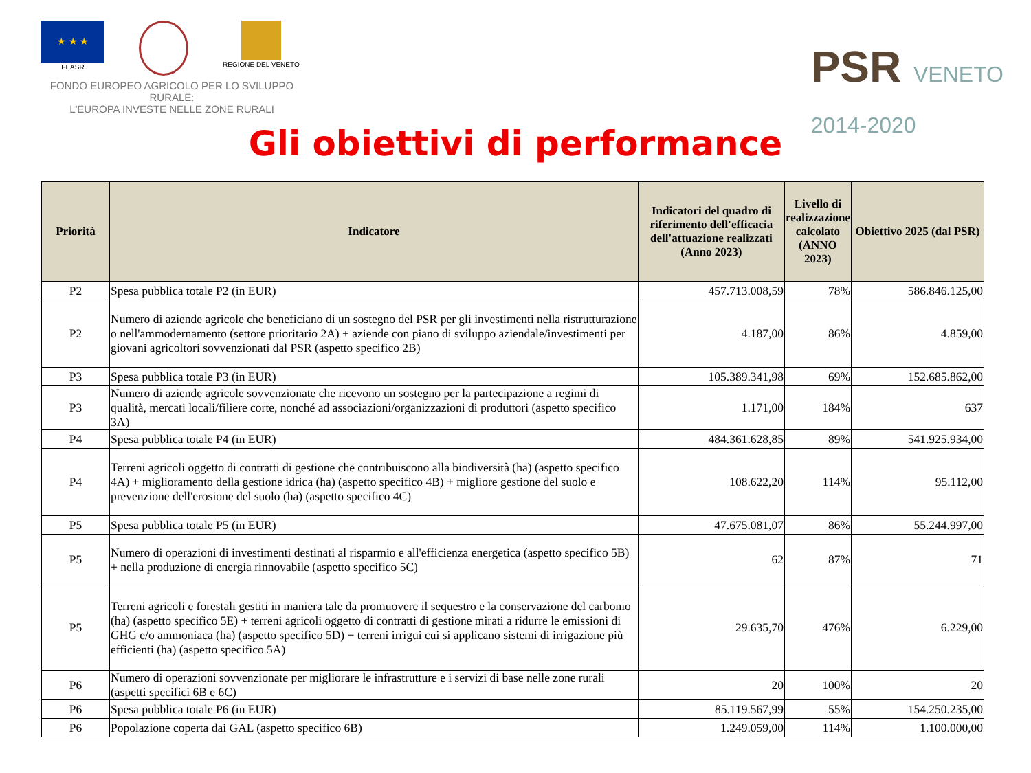★ ★ ★
FEASR
REGIONE DEL VENETO
FONDO EUROPEO AGRICOLO PER LO SVILUPPO RURALE:
L'EUROPA INVESTE NELLE ZONE RURALI
PSR VENETO
2014-2020
Gli obiettivi di performance
| Priorità | Indicatore | Indicatori del quadro di riferimento dell'efficacia dell'attuazione realizzati (Anno 2023) | Livello di realizzazione calcolato (ANNO 2023) | Obiettivo 2025 (dal PSR) |
| --- | --- | --- | --- | --- |
| P2 | Spesa pubblica totale P2 (in EUR) | 457.713.008,59 | 78% | 586.846.125,00 |
| P2 | Numero di aziende agricole che beneficiano di un sostegno del PSR per gli investimenti nella ristrutturazione o nell'ammodernamento (settore prioritario 2A) + aziende con piano di sviluppo aziendale/investimenti per giovani agricoltori sovvenzionati dal PSR (aspetto specifico 2B) | 4.187,00 | 86% | 4.859,00 |
| P3 | Spesa pubblica totale P3 (in EUR) | 105.389.341,98 | 69% | 152.685.862,00 |
| P3 | Numero di aziende agricole sovvenzionate che ricevono un sostegno per la partecipazione a regimi di qualità, mercati locali/filiere corte, nonché ad associazioni/organizzazioni di produttori (aspetto specifico 3A) | 1.171,00 | 184% | 637 |
| P4 | Spesa pubblica totale P4 (in EUR) | 484.361.628,85 | 89% | 541.925.934,00 |
| P4 | Terreni agricoli oggetto di contratti di gestione che contribuiscono alla biodiversità (ha) (aspetto specifico 4A) + miglioramento della gestione idrica (ha) (aspetto specifico 4B) + migliore gestione del suolo e prevenzione dell'erosione del suolo (ha) (aspetto specifico 4C) | 108.622,20 | 114% | 95.112,00 |
| P5 | Spesa pubblica totale P5 (in EUR) | 47.675.081,07 | 86% | 55.244.997,00 |
| P5 | Numero di operazioni di investimenti destinati al risparmio e all'efficienza energetica (aspetto specifico 5B) + nella produzione di energia rinnovabile (aspetto specifico 5C) | 62 | 87% | 71 |
| P5 | Terreni agricoli e forestali gestiti in maniera tale da promuovere il sequestro e la conservazione del carbonio (ha) (aspetto specifico 5E) + terreni agricoli oggetto di contratti di gestione mirati a ridurre le emissioni di GHG e/o ammoniaca (ha) (aspetto specifico 5D) + terreni irrigui cui si applicano sistemi di irrigazione più efficienti (ha) (aspetto specifico 5A) | 29.635,70 | 476% | 6.229,00 |
| P6 | Numero di operazioni sovvenzionate per migliorare le infrastrutture e i servizi di base nelle zone rurali (aspetti specifici 6B e 6C) | 20 | 100% | 20 |
| P6 | Spesa pubblica totale P6 (in EUR) | 85.119.567,99 | 55% | 154.250.235,00 |
| P6 | Popolazione coperta dai GAL (aspetto specifico 6B) | 1.249.059,00 | 114% | 1.100.000,00 |